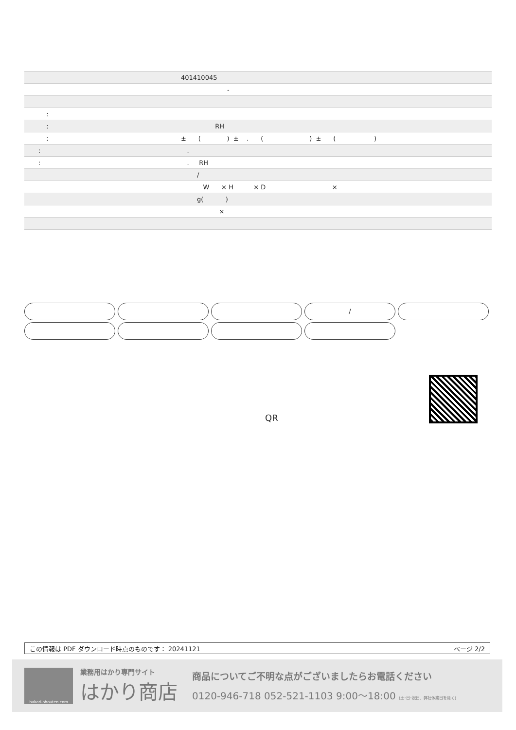| | 401410045 |
| | - |
| : | |
| : | RH |
| : | ± ( ) ± . ( ) ± ( ) |
| : | . |
| : | . RH |
| | / |
| | W × H × D × |
| | g( ) |
| | × |
/
QR
この情報は PDF ダウンロード時点のものです： 20241121 ページ 2/2
hakari-shouten.com
業務用はかり専門サイト
はかり商店
商品についてご不明な点がございましたらお電話ください
0120-946-718 052-521-1103 9:00〜18:00 (土･日･祝日、弊社休業日を除く)